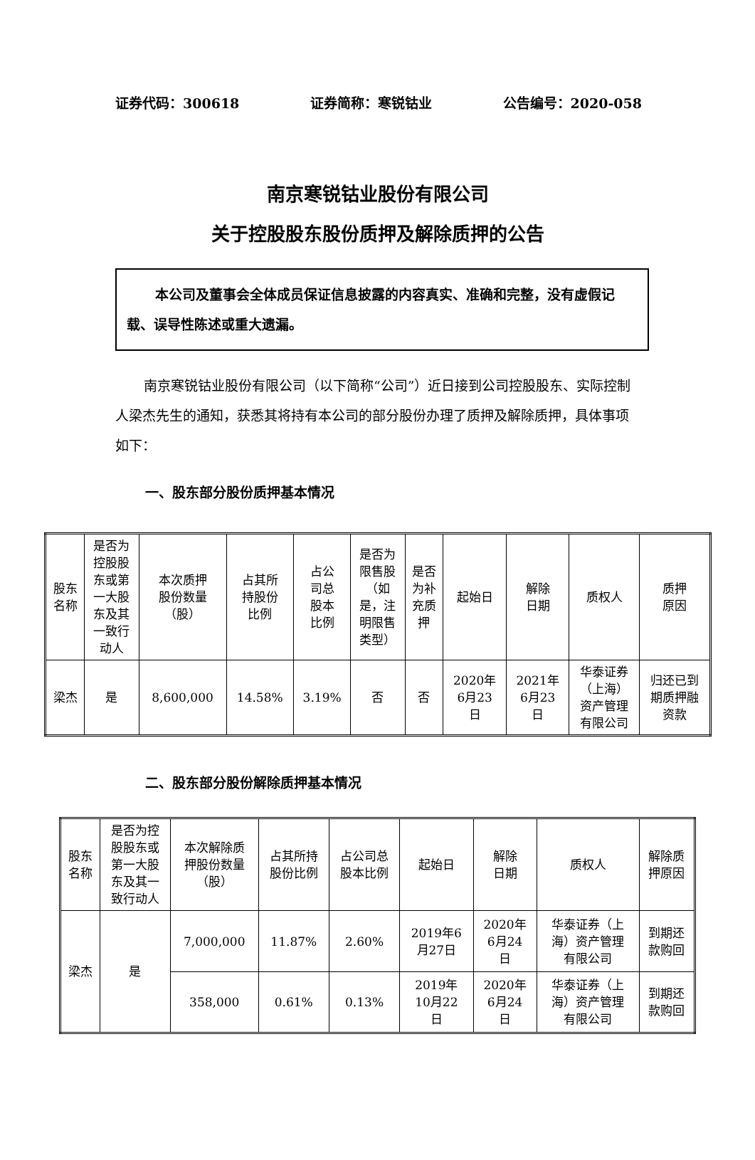证券代码：300618 证券简称：寒锐钴业 公告编号：2020-058
南京寒锐钴业股份有限公司
关于控股股东股份质押及解除质押的公告
本公司及董事会全体成员保证信息披露的内容真实、准确和完整，没有虚假记载、误导性陈述或重大遗漏。
南京寒锐钴业股份有限公司（以下简称“公司”）近日接到公司控股股东、实际控制人梁杰先生的通知，获悉其将持有本公司的部分股份办理了质押及解除质押，具体事项如下：
一、股东部分股份质押基本情况
| 股东 名称 | 是否为 控股股 东或第 一大股 东及其 一致行 动人 | 本次质押 股份数量 （股） | 占其所 持股份 比例 | 占公 司总 股本 比例 | 是否为 限售股 （如 是，注 明限售 类型） | 是否 为补 充质 押 | 起始日 | 解除 日期 | 质权人 | 质押 原因 |
| 梁杰 | 是 | 8,600,000 | 14.58% | 3.19% | 否 | 否 | 2020年 6月23 日 | 2021年 6月23 日 | 华泰证券 （上海） 资产管理 有限公司 | 归还已到 期质押融 资款 |
二、股东部分股份解除质押基本情况
| 股东 名称 | 是否为控 股股东或 第一大股 东及其一 致行动人 | 本次解除质 押股份数量 （股） | 占其所持 股份比例 | 占公司总 股本比例 | 起始日 | 解除 日期 | 质权人 | 解除质 押原因 |
| 梁杰 | 是 | 7,000,000 | 11.87% | 2.60% | 2019年6 月27日 | 2020年 6月24 日 | 华泰证券（上 海）资产管理 有限公司 | 到期还 款购回 |
| | | 358,000 | 0.61% | 0.13% | 2019年 10月22 日 | 2020年 6月24 日 | 华泰证券（上 海）资产管理 有限公司 | 到期还 款购回 |